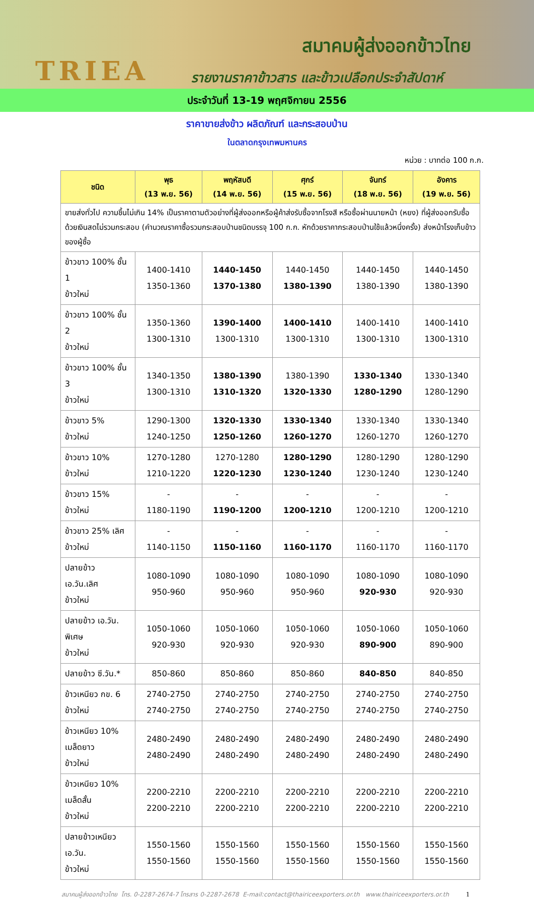TRIEA
สมาคมผู้ส่งออกข้าวไทย
รายงานราคาข้าวสาร และข้าวเปลือกประจำสัปดาห์
ประจำวันที่ 13-19 พฤศจิกายน 2556
ราคาขายส่งข้าว ผลิตภัณฑ์ และกระสอบป่าน
ในตลาดกรุงเทพมหานคร
หน่วย : บาทต่อ 100 ก.ก.
| ชนิด | พุธ (13 พ.ย. 56) | พฤหัสบดี (14 พ.ย. 56) | ศุกร์ (15 พ.ย. 56) | จันทร์ (18 พ.ย. 56) | อังคาร (19 พ.ย. 56) |
| --- | --- | --- | --- | --- | --- |
| ขายส่งทั่วไป ความชื้นไม่เกิน 14% เป็นราคาตามตัวอย่างที่ผู้ส่งออกหรือผู้ค้าส่งรับซื้อจากโรงสี หรือซื้อผ่านนายหน้า (หยง) ที่ผู้ส่งออกรับซื้อด้วยเงินสดไม่รวมกระสอบ (คำนวณราคาซื้อรวมกระสอบป่านชนิดบรรจุ 100 ก.ก. หักด้วยราคากระสอบป่านใช้แล้วหนึ่งครั้ง) ส่งหน้าโรงเก็บข้าวของผู้ซื้อ | | | | | |
| ข้าวขาว 100% ชั้น 1 ข้าวใหม่ | 1400-1410 1350-1360 | 1440-1450 1370-1380 | 1440-1450 1380-1390 | 1440-1450 1380-1390 | 1440-1450 1380-1390 |
| ข้าวขาว 100% ชั้น 2 ข้าวใหม่ | 1350-1360 1300-1310 | 1390-1400 1300-1310 | 1400-1410 1300-1310 | 1400-1410 1300-1310 | 1400-1410 1300-1310 |
| ข้าวขาว 100% ชั้น 3 ข้าวใหม่ | 1340-1350 1300-1310 | 1380-1390 1310-1320 | 1380-1390 1320-1330 | 1330-1340 1280-1290 | 1330-1340 1280-1290 |
| ข้าวขาว 5% ข้าวใหม่ | 1290-1300 1240-1250 | 1320-1330 1250-1260 | 1330-1340 1260-1270 | 1330-1340 1260-1270 | 1330-1340 1260-1270 |
| ข้าวขาว 10% ข้าวใหม่ | 1270-1280 1210-1220 | 1270-1280 1220-1230 | 1280-1290 1230-1240 | 1280-1290 1230-1240 | 1280-1290 1230-1240 |
| ข้าวขาว 15% ข้าวใหม่ | - 1180-1190 | - 1190-1200 | - 1200-1210 | - 1200-1210 | - 1200-1210 |
| ข้าวขาว 25% เลิศ ข้าวใหม่ | - 1140-1150 | - 1150-1160 | - 1160-1170 | - 1160-1170 | - 1160-1170 |
| ปลายข้าว เอ.วัน.เลิศ ข้าวใหม่ | 1080-1090 950-960 | 1080-1090 950-960 | 1080-1090 950-960 | 1080-1090 920-930 | 1080-1090 920-930 |
| ปลายข้าว เอ.วัน. พิเศษ ข้าวใหม่ | 1050-1060 920-930 | 1050-1060 920-930 | 1050-1060 920-930 | 1050-1060 890-900 | 1050-1060 890-900 |
| ปลายข้าว ซี.วัน.* | 850-860 | 850-860 | 850-860 | 840-850 | 840-850 |
| ข้าวเหนียว กข. 6 ข้าวใหม่ | 2740-2750 2740-2750 | 2740-2750 2740-2750 | 2740-2750 2740-2750 | 2740-2750 2740-2750 | 2740-2750 2740-2750 |
| ข้าวเหนียว 10% เมล็ดยาว ข้าวใหม่ | 2480-2490 2480-2490 | 2480-2490 2480-2490 | 2480-2490 2480-2490 | 2480-2490 2480-2490 | 2480-2490 2480-2490 |
| ข้าวเหนียว 10% เมล็ดสั้น ข้าวใหม่ | 2200-2210 2200-2210 | 2200-2210 2200-2210 | 2200-2210 2200-2210 | 2200-2210 2200-2210 | 2200-2210 2200-2210 |
| ปลายข้าวเหนียว เอ.วัน. ข้าวใหม่ | 1550-1560 1550-1560 | 1550-1560 1550-1560 | 1550-1560 1550-1560 | 1550-1560 1550-1560 | 1550-1560 1550-1560 |
สมาคมผู้ส่งออกข้าวไทย โทร. 0-2287-2674-7 โทรสาร 0-2287-2678 E-mail:contact@thairiceexporters.or.th www.thairiceexporters.or.th 1